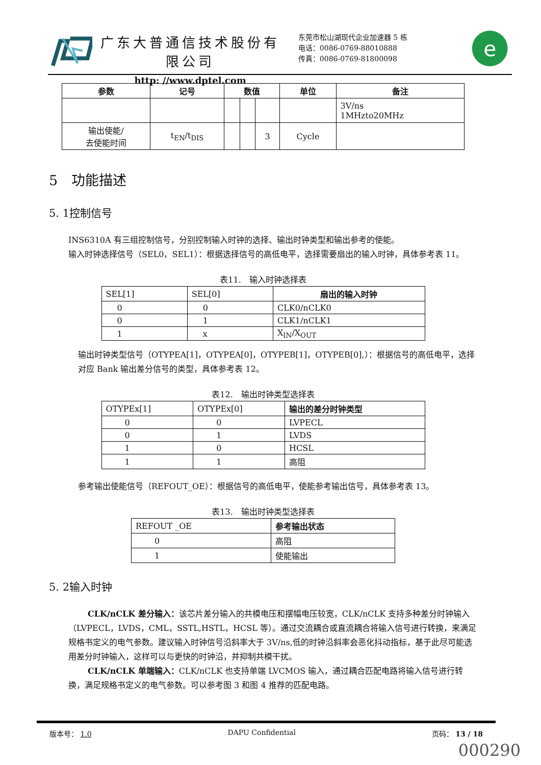广东大普通信技术股份有限公司
http: //www.dptel.com
东莞市松山湖现代企业加速器 5 栋
电话：0086-0769-88010888
传真：0086-0769-81800098
e
| 参数 | 记号 | 数值 | | | 单位 | 备注 |
| --- | --- | --- | --- | --- | --- | --- |
| | | | | | | 3V/ns 1MHzto20MHz |
| 输出使能/ 去使能时间 | t<sub>EN</sub>/t<sub>DIS</sub> | | | 3 | Cycle | |
5　功能描述
5. 1控制信号
INS6310A 有三组控制信号，分别控制输入时钟的选择、输出时钟类型和输出参考的使能。
输入时钟选择信号（SEL0，SEL1）：根据选择信号的高低电平，选择需要扇出的输入时钟，具体参考表 11。
表11.　输入时钟选择表
| SEL[1] | SEL[0] | 扇出的输入时钟 |
| 0 | 0 | CLK0/nCLK0 |
| 0 | 1 | CLK1/nCLK1 |
| 1 | x | X<sub>IN</sub>/X<sub>OUT</sub> |
输出时钟类型信号（OTYPEA[1]，OTYPEA[0]，OTYPEB[1]，OTYPEB[0],）：根据信号的高低电平，选择对应 Bank 输出差分信号的类型，具体参考表 12。
表12.　输出时钟类型选择表
| OTYPEx[1] | OTYPEx[0] | 输出的差分时钟类型 |
| 0 | 0 | LVPECL |
| 0 | 1 | LVDS |
| 1 | 0 | HCSL |
| 1 | 1 | 高阻 |
参考输出使能信号（REFOUT_OE）：根据信号的高低电平，使能参考输出信号，具体参考表 13。
表13.　输出时钟类型选择表
| REFOUT _OE | 参考输出状态 |
| 0 | 高阻 |
| 1 | 使能输出 |
5. 2输入时钟
CLK/nCLK 差分输入：该芯片差分输入的共模电压和摆幅电压较宽，CLK/nCLK 支持多种差分时钟输入（LVPECL，LVDS，CML，SSTL,HSTL，HCSL 等）。通过交流耦合或直流耦合将输入信号进行转换，来满足规格书定义的电气参数。建议输入时钟信号沿斜率大于 3V/ns,低的时钟沿斜率会恶化抖动指标，基于此尽可能选用差分时钟输入，这样可以与更快的时钟沿，并抑制共模干扰。
CLK/nCLK 单端输入：CLK/nCLK 也支持单端 LVCMOS 输入，通过耦合匹配电路将输入信号进行转换，满足规格书定义的电气参数。可以参考图 3 和图 4 推荐的匹配电路。
版本号： 1.0 DAPU Confidential 页码： 13 / 18
000290